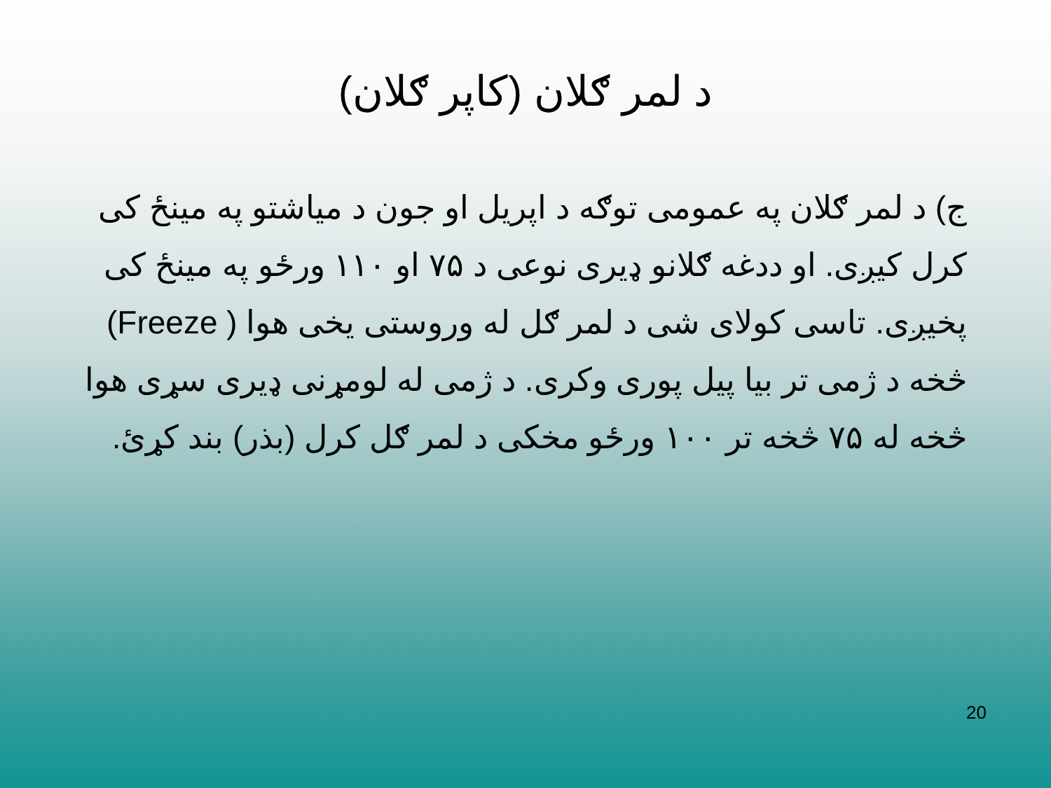د لمر ګلان (کاپر ګلان)
ج) د لمر ګلان په عمومی توګه د اپریل او جون د میاشتو په مینځ کی کرل کیږی. او ددغه ګلانو ډیری نوعی د ۷۵ او ۱۱۰ ورځو په مینځ کی پخیږی. تاسی کولای شی د لمر ګل له وروستی یخی هوا ( Freeze) څخه د ژمی تر بیا پیل پوری وکری. د ژمی له لومړنی ډیری سړی هوا څخه له ۷۵ څخه تر ۱۰۰ ورځو مخکی د لمر ګل کرل (بذر) بند کړئ.
20